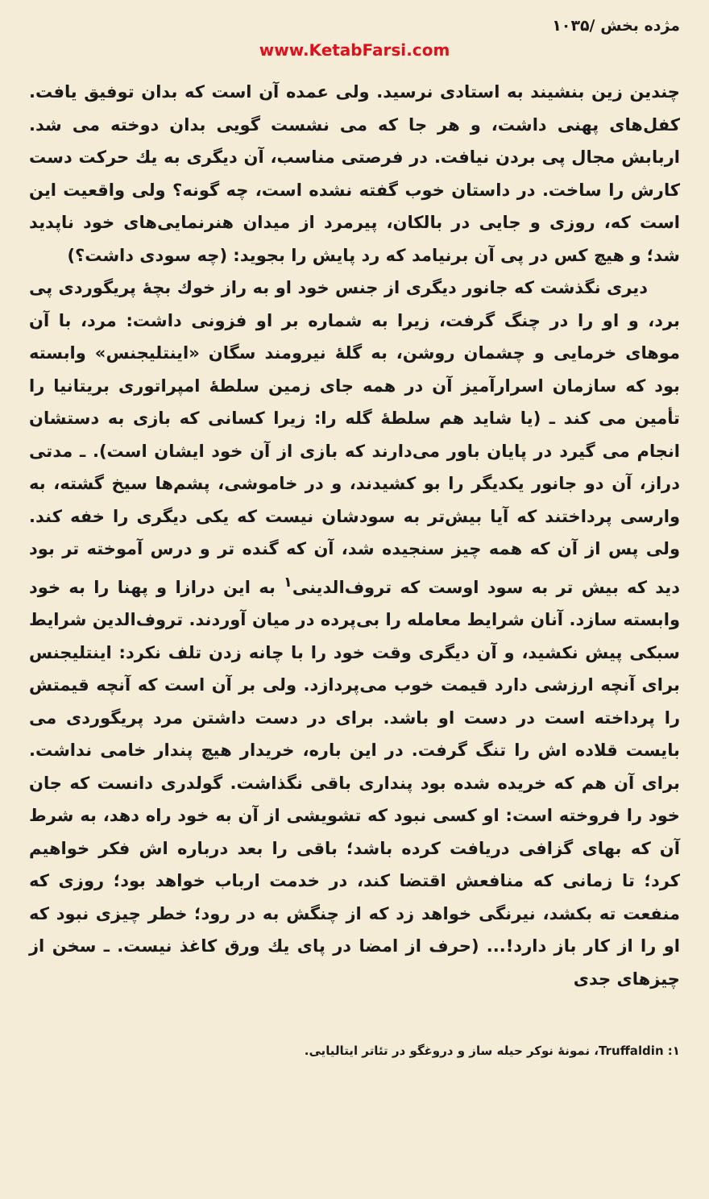مژده بخش /۱۰۳۵
www.KetabFarsi.com
چندین زین بنشیند به استادی نرسید. ولی عمده آن است که بدان توفیق یافت. کفل‌های پهنی داشت، و هر جا که می نشست گویی بدان دوخته می شد. اربابش مجال پی بردن نیافت. در فرصتی مناسب، آن دیگری به یك حرکت دست کارش را ساخت. در داستان خوب گفته نشده است، چه گونه؟ ولی واقعیت این است که، روزی و جایی در بالکان، پیرمرد از میدان هنرنمایی‌های خود ناپدید شد؛ و هیچ کس در پی آن برنیامد که رد پایش را بجوید: (چه سودی داشت؟)
دیری نگذشت که جانور دیگری از جنس خود او به راز خوك بچهٔ پریگوردی پی برد، و او را در چنگ گرفت، زیرا به شماره بر او فزونی داشت: مرد، با آن موهای خرمایی و چشمان روشن، به گلهٔ نیرومند سگان «اینتلیجنس» وابسته بود که سازمان اسرارآمیز آن در همه جای زمین سلطهٔ امپراتوری بریتانیا را تأمین می کند ـ (یا شاید هم سلطهٔ گله را: زیرا کسانی که بازی به دستشان انجام می گیرد در پایان باور می‌دارند که بازی از آن خود ایشان است). ـ مدتی دراز، آن دو جانور یکدیگر را بو کشیدند، و در خاموشی، پشم‌ها سیخ گشته، به وارسی پرداختند که آیا بیش‌تر به سودشان نیست که یکی دیگری را خفه کند. ولی پس از آن که همه چیز سنجیده شد، آن که گنده تر و درس آموخته تر بود دید که بیش تر به سود اوست که تروف‌الدینی<sup>۱</sup> به این درازا و پهنا را به خود وابسته سازد. آنان شرایط معامله را بی‌پرده در میان آوردند. تروف‌الدین شرایط سبکی پیش نکشید، و آن دیگری وقت خود را با چانه زدن تلف نکرد: اینتلیجنس برای آنچه ارزشی دارد قیمت خوب می‌پردازد. ولی بر آن است که آنچه قیمتش را پرداخته است در دست او باشد. برای در دست داشتن مرد پریگوردی می بایست قلاده اش را تنگ گرفت. در این باره، خریدار هیچ پندار خامی نداشت. برای آن هم که خریده شده بود پنداری باقی نگذاشت. گولدری دانست که جان خود را فروخته است: او کسی نبود که تشویشی از آن به خود راه دهد، به شرط آن که بهای گزافی دریافت کرده باشد؛ باقی را بعد درباره اش فکر خواهیم کرد؛ تا زمانی که منافعش اقتضا کند، در خدمت ارباب خواهد بود؛ روزی که منفعت ته بکشد، نیرنگی خواهد زد که از چنگش به در رود؛ خطر چیزی نبود که او را از کار باز دارد!... (حرف از امضا در پای یك ورق کاغذ نیست. ـ سخن از چیزهای جدی
۱: Truffaldin، نمونهٔ نوکر حیله ساز و دروغگو در تئاتر ایتالیایی.